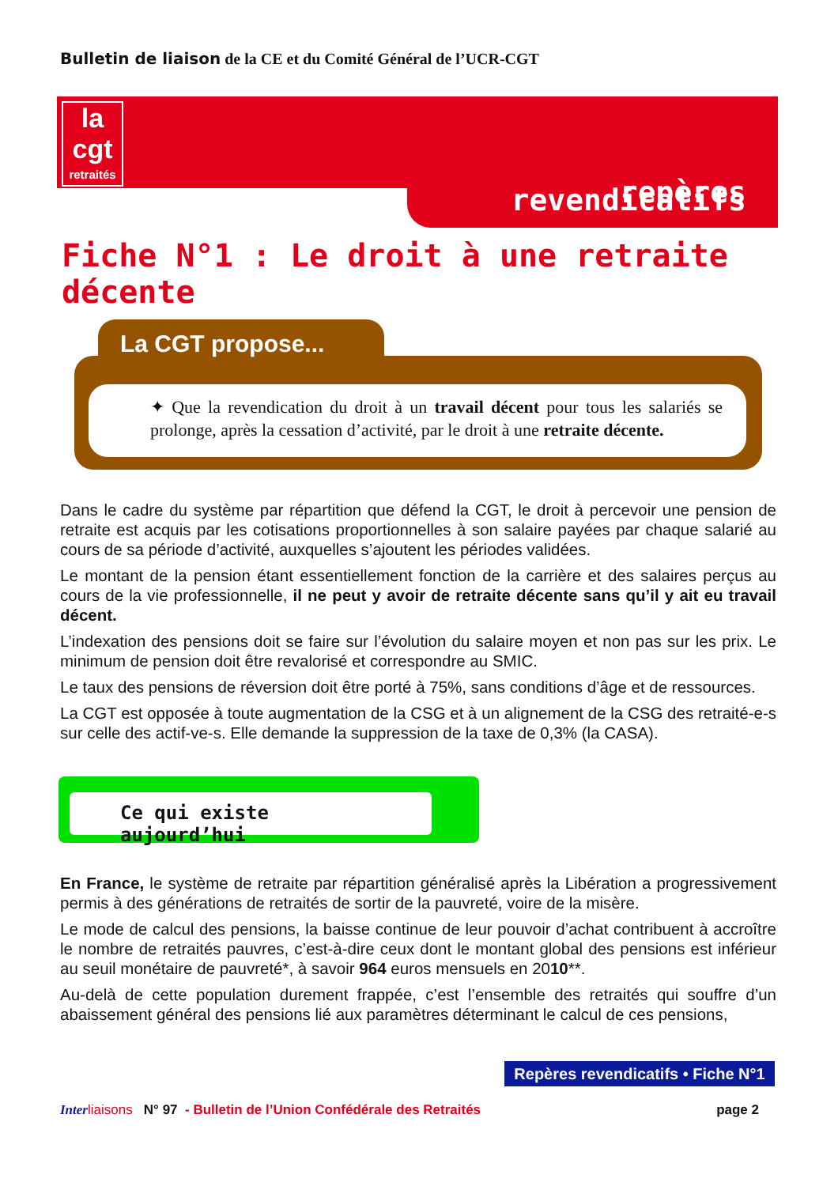Bulletin de liaison de la CE et du Comité Général de l’UCR-CGT
la cgt
retraités
repères revendicatifs
Fiche N°1 : Le droit à une retraite décente
La CGT propose...
✦ Que la revendication du droit à un travail décent pour tous les salariés se prolonge, après la cessation d’activité, par le droit à une retraite décente.
Dans le cadre du système par répartition que défend la CGT, le droit à percevoir une pension de retraite est acquis par les cotisations proportionnelles à son salaire payées par chaque salarié au cours de sa période d’activité, auxquelles s’ajoutent les périodes validées.
Le montant de la pension étant essentiellement fonction de la carrière et des salaires perçus au cours de la vie professionnelle, il ne peut y avoir de retraite décente sans qu’il y ait eu travail décent.
L’indexation des pensions doit se faire sur l’évolution du salaire moyen et non pas sur les prix. Le minimum de pension doit être revalorisé et correspondre au SMIC.
Le taux des pensions de réversion doit être porté à 75%, sans conditions d’âge et de ressources.
La CGT est opposée à toute augmentation de la CSG et à un alignement de la CSG des retraité-e-s sur celle des actif-ve-s. Elle demande la suppression de la taxe de 0,3% (la CASA).
Ce qui existe aujourd’hui
En France, le système de retraite par répartition généralisé après la Libération a progressivement permis à des générations de retraités de sortir de la pauvreté, voire de la misère.
Le mode de calcul des pensions, la baisse continue de leur pouvoir d’achat contribuent à accroître le nombre de retraités pauvres, c’est-à-dire ceux dont le montant global des pensions est inférieur au seuil monétaire de pauvreté*, à savoir 964 euros mensuels en 2010**.
Au-delà de cette population durement frappée, c’est l’ensemble des retraités qui souffre d’un abaissement général des pensions lié aux paramètres déterminant le calcul de ces pensions,
Repères revendicatifs • Fiche N°1
Inter liaisons N° 97 - Bulletin de l’Union Confédérale des Retraités page 2